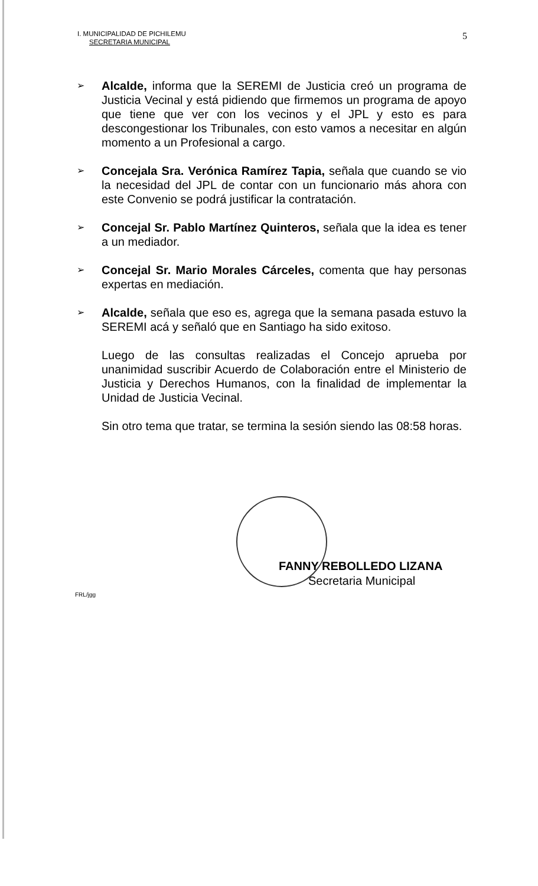I. MUNICIPALIDAD DE PICHILEMU
SECRETARIA MUNICIPAL
5
➢
Alcalde, informa que la SEREMI de Justicia creó un programa de Justicia Vecinal y está pidiendo que firmemos un programa de apoyo que tiene que ver con los vecinos y el JPL y esto es para descongestionar los Tribunales, con esto vamos a necesitar en algún momento a un Profesional a cargo.
➢
Concejala Sra. Verónica Ramírez Tapia, señala que cuando se vio la necesidad del JPL de contar con un funcionario más ahora con este Convenio se podrá justificar la contratación.
➢
Concejal Sr. Pablo Martínez Quinteros, señala que la idea es tener a un mediador.
➢
Concejal Sr. Mario Morales Cárceles, comenta que hay personas expertas en mediación.
➢
Alcalde, señala que eso es, agrega que la semana pasada estuvo la SEREMI acá y señaló que en Santiago ha sido exitoso.
Luego de las consultas realizadas el Concejo aprueba por unanimidad suscribir Acuerdo de Colaboración entre el Ministerio de Justicia y Derechos Humanos, con la finalidad de implementar la Unidad de Justicia Vecinal.
Sin otro tema que tratar, se termina la sesión siendo las 08:58 horas.
FANNY REBOLLEDO LIZANA
Secretaria Municipal
FRL/jgg